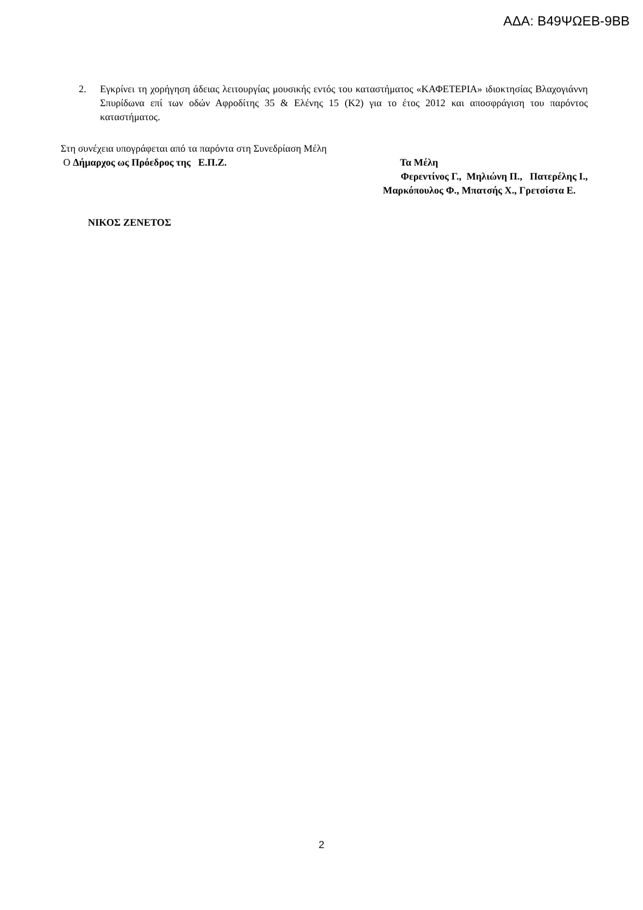ΑΔΑ: Β49ΨΩΕΒ-9ΒΒ
2. Εγκρίνει τη χορήγηση άδειας λειτουργίας μουσικής εντός του καταστήματος «ΚΑΦΕΤΕΡΙΑ» ιδιοκτησίας Βλαχογιάννη Σπυρίδωνα επί των οδών Αφροδίτης 35 & Ελένης 15 (Κ2) για το έτος 2012 και αποσφράγιση του παρόντος καταστήματος.
Στη συνέχεια υπογράφεται από τα παρόντα στη Συνεδρίαση Μέλη
Ο Δήμαρχος ως Πρόεδρος της Ε.Π.Ζ. Τα Μέλη
Φερεντίνος Γ., Μηλιώνη Π., Πατερέλης Ι.,
Μαρκόπουλος Φ., Μπατσής Χ., Γρετσίστα Ε.
ΝΙΚΟΣ ΖΕΝΕΤΟΣ
2